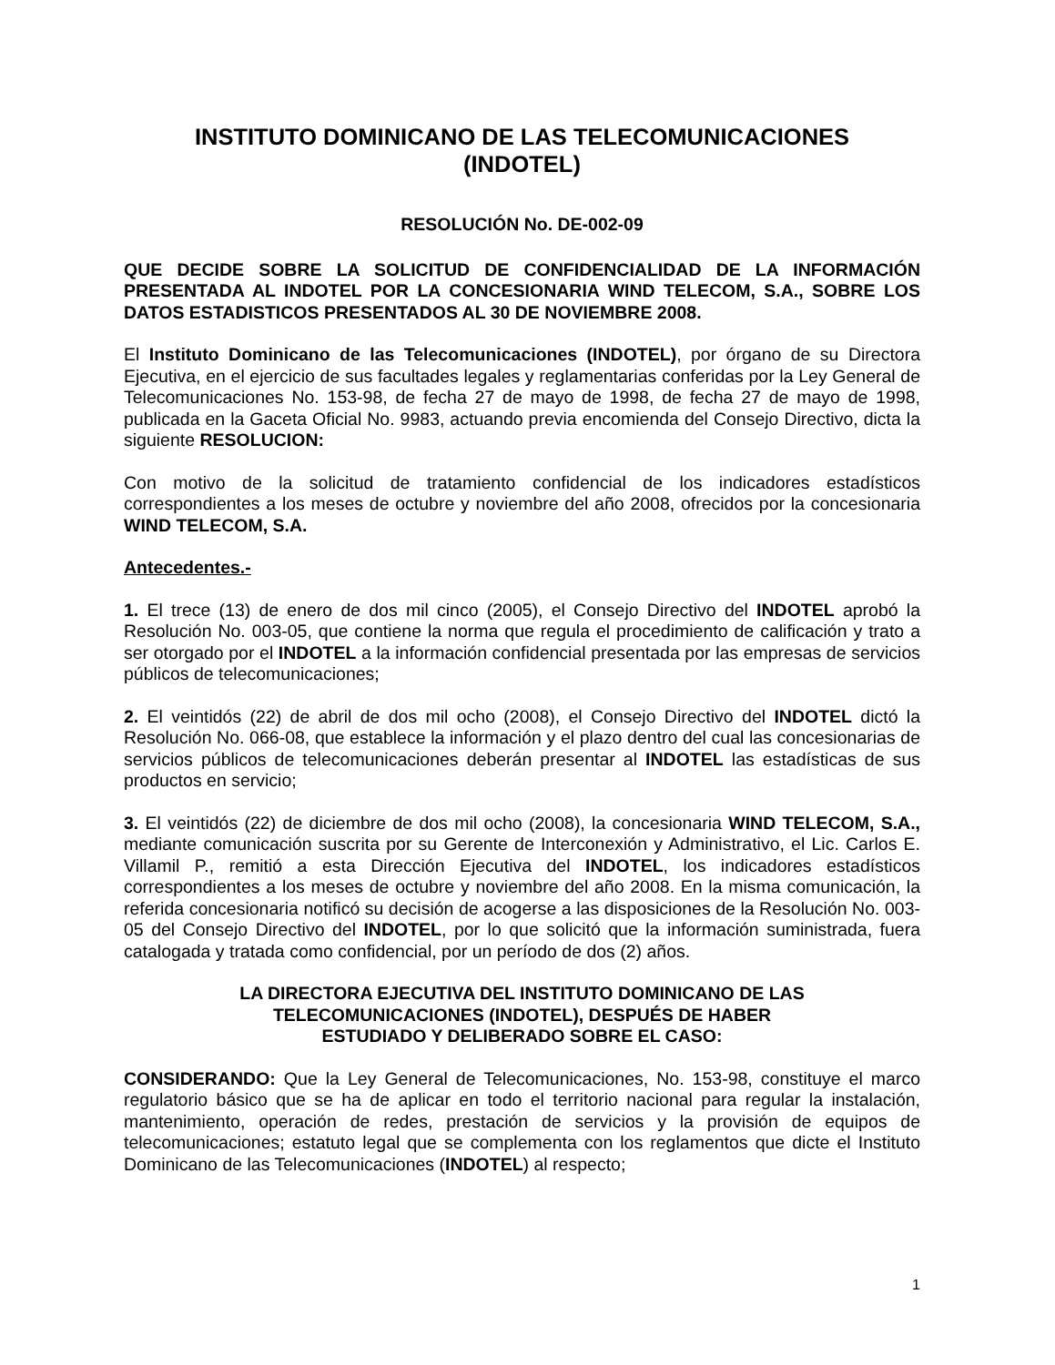INSTITUTO DOMINICANO DE LAS TELECOMUNICACIONES
(INDOTEL)
RESOLUCIÓN No. DE-002-09
QUE DECIDE SOBRE LA SOLICITUD DE CONFIDENCIALIDAD DE LA INFORMACIÓN PRESENTADA AL INDOTEL POR LA CONCESIONARIA WIND TELECOM, S.A., SOBRE LOS DATOS ESTADISTICOS PRESENTADOS AL 30 DE NOVIEMBRE 2008.
El Instituto Dominicano de las Telecomunicaciones (INDOTEL), por órgano de su Directora Ejecutiva, en el ejercicio de sus facultades legales y reglamentarias conferidas por la Ley General de Telecomunicaciones No. 153-98, de fecha 27 de mayo de 1998, de fecha 27 de mayo de 1998, publicada en la Gaceta Oficial No. 9983, actuando previa encomienda del Consejo Directivo, dicta la siguiente RESOLUCION:
Con motivo de la solicitud de tratamiento confidencial de los indicadores estadísticos correspondientes a los meses de octubre y noviembre del año 2008, ofrecidos por la concesionaria WIND TELECOM, S.A.
Antecedentes.-
1. El trece (13) de enero de dos mil cinco (2005), el Consejo Directivo del INDOTEL aprobó la Resolución No. 003-05, que contiene la norma que regula el procedimiento de calificación y trato a ser otorgado por el INDOTEL a la información confidencial presentada por las empresas de servicios públicos de telecomunicaciones;
2. El veintidós (22) de abril de dos mil ocho (2008), el Consejo Directivo del INDOTEL dictó la Resolución No. 066-08, que establece la información y el plazo dentro del cual las concesionarias de servicios públicos de telecomunicaciones deberán presentar al INDOTEL las estadísticas de sus productos en servicio;
3. El veintidós (22) de diciembre de dos mil ocho (2008), la concesionaria WIND TELECOM, S.A., mediante comunicación suscrita por su Gerente de Interconexión y Administrativo, el Lic. Carlos E. Villamil P., remitió a esta Dirección Ejecutiva del INDOTEL, los indicadores estadísticos correspondientes a los meses de octubre y noviembre del año 2008. En la misma comunicación, la referida concesionaria notificó su decisión de acogerse a las disposiciones de la Resolución No. 003-05 del Consejo Directivo del INDOTEL, por lo que solicitó que la información suministrada, fuera catalogada y tratada como confidencial, por un período de dos (2) años.
LA DIRECTORA EJECUTIVA DEL INSTITUTO DOMINICANO DE LAS
TELECOMUNICACIONES (INDOTEL), DESPUÉS DE HABER
ESTUDIADO Y DELIBERADO SOBRE EL CASO:
CONSIDERANDO: Que la Ley General de Telecomunicaciones, No. 153-98, constituye el marco regulatorio básico que se ha de aplicar en todo el territorio nacional para regular la instalación, mantenimiento, operación de redes, prestación de servicios y la provisión de equipos de telecomunicaciones; estatuto legal que se complementa con los reglamentos que dicte el Instituto Dominicano de las Telecomunicaciones (INDOTEL) al respecto;
1